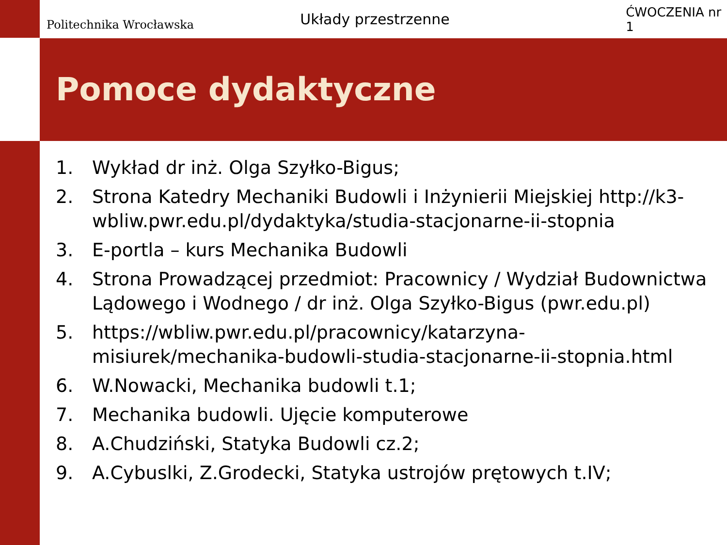Politechnika Wrocławska
Układy przestrzenne
ĆWOCZENIA nr 1
Pomoce dydaktyczne
1. Wykład dr inż. Olga Szyłko-Bigus;
2. Strona Katedry Mechaniki Budowli i Inżynierii Miejskiej http://k3-wbliw.pwr.edu.pl/dydaktyka/studia-stacjonarne-ii-stopnia
3. E-portla – kurs Mechanika Budowli
4. Strona Prowadzącej przedmiot: Pracownicy / Wydział Budownictwa Lądowego i Wodnego / dr inż. Olga Szyłko-Bigus (pwr.edu.pl)
5. https://wbliw.pwr.edu.pl/pracownicy/katarzyna-misiurek/mechanika-budowli-studia-stacjonarne-ii-stopnia.html
6. W.Nowacki, Mechanika budowli t.1;
7. Mechanika budowli. Ujęcie komputerowe
8. A.Chudziński, Statyka Budowli cz.2;
9. A.Cybuslki, Z.Grodecki, Statyka ustrojów prętowych t.IV;